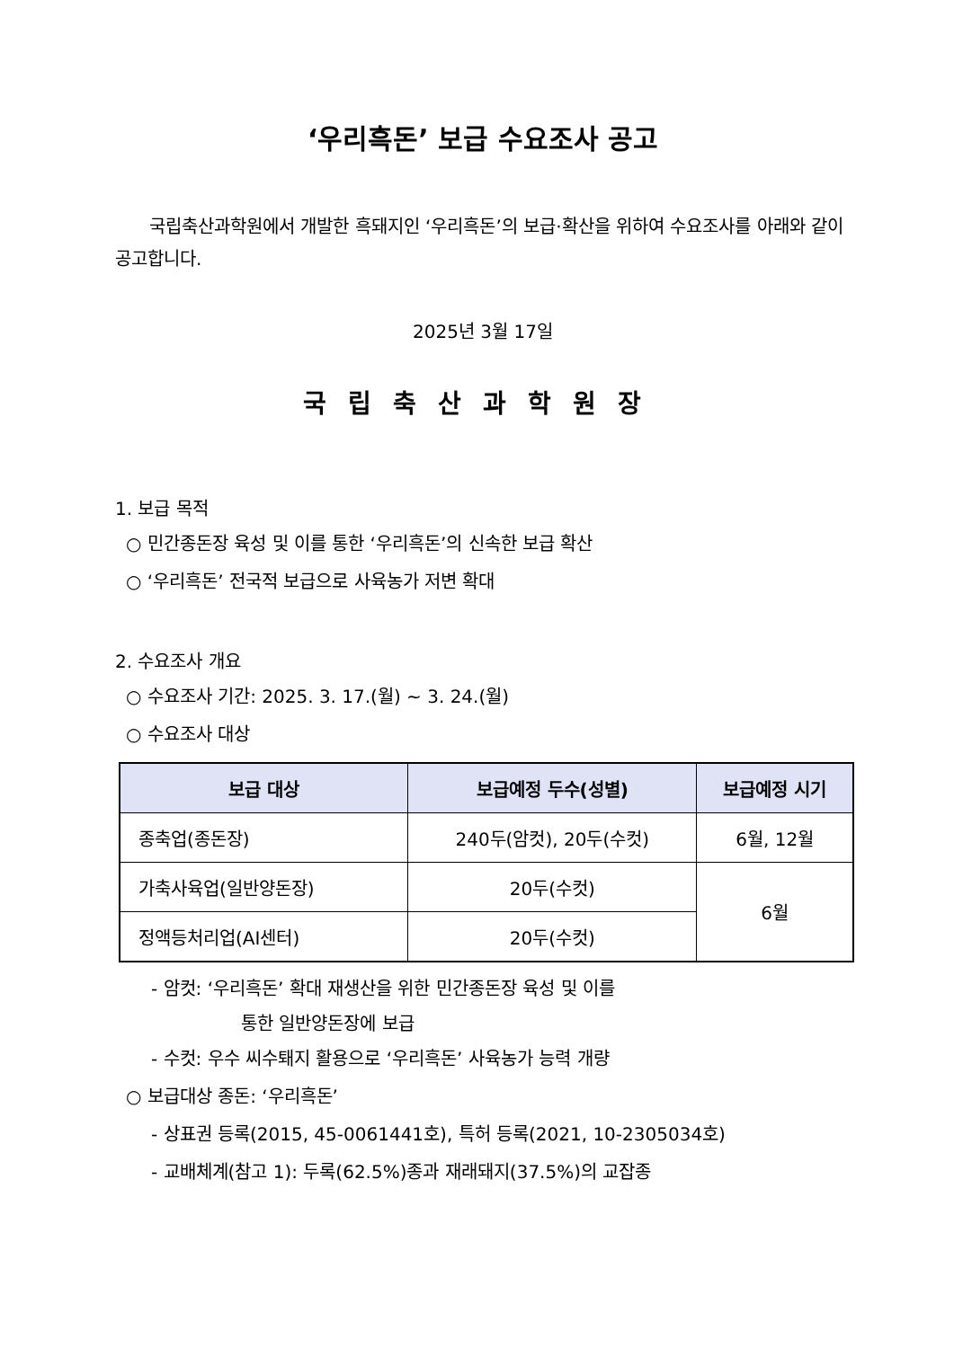‘우리흑돈’ 보급 수요조사 공고
국립축산과학원에서 개발한 흑돼지인 ‘우리흑돈’의 보급·확산을 위하여 수요조사를 아래와 같이 공고합니다.
2025년 3월 17일
국립축산과학원장
1. 보급 목적
○ 민간종돈장 육성 및 이를 통한 ‘우리흑돈’의 신속한 보급 확산
○ ‘우리흑돈’ 전국적 보급으로 사육농가 저변 확대
2. 수요조사 개요
○ 수요조사 기간: 2025. 3. 17.(월) ~ 3. 24.(월)
○ 수요조사 대상
| 보급 대상 | 보급예정 두수(성별) | 보급예정 시기 |
| --- | --- | --- |
| 종축업(종돈장) | 240두(암컷), 20두(수컷) | 6월, 12월 |
| 가축사육업(일반양돈장) | 20두(수컷) | 6월 |
| 정액등처리업(AI센터) | 20두(수컷) | |
- 암컷: ‘우리흑돈’ 확대 재생산을 위한 민간종돈장 육성 및 이를
통한 일반양돈장에 보급
- 수컷: 우수 씨수퇘지 활용으로 ‘우리흑돈’ 사육농가 능력 개량
○ 보급대상 종돈: ‘우리흑돈’
- 상표권 등록(2015, 45-0061441호), 특허 등록(2021, 10-2305034호)
- 교배체계(참고 1): 두록(62.5%)종과 재래돼지(37.5%)의 교잡종